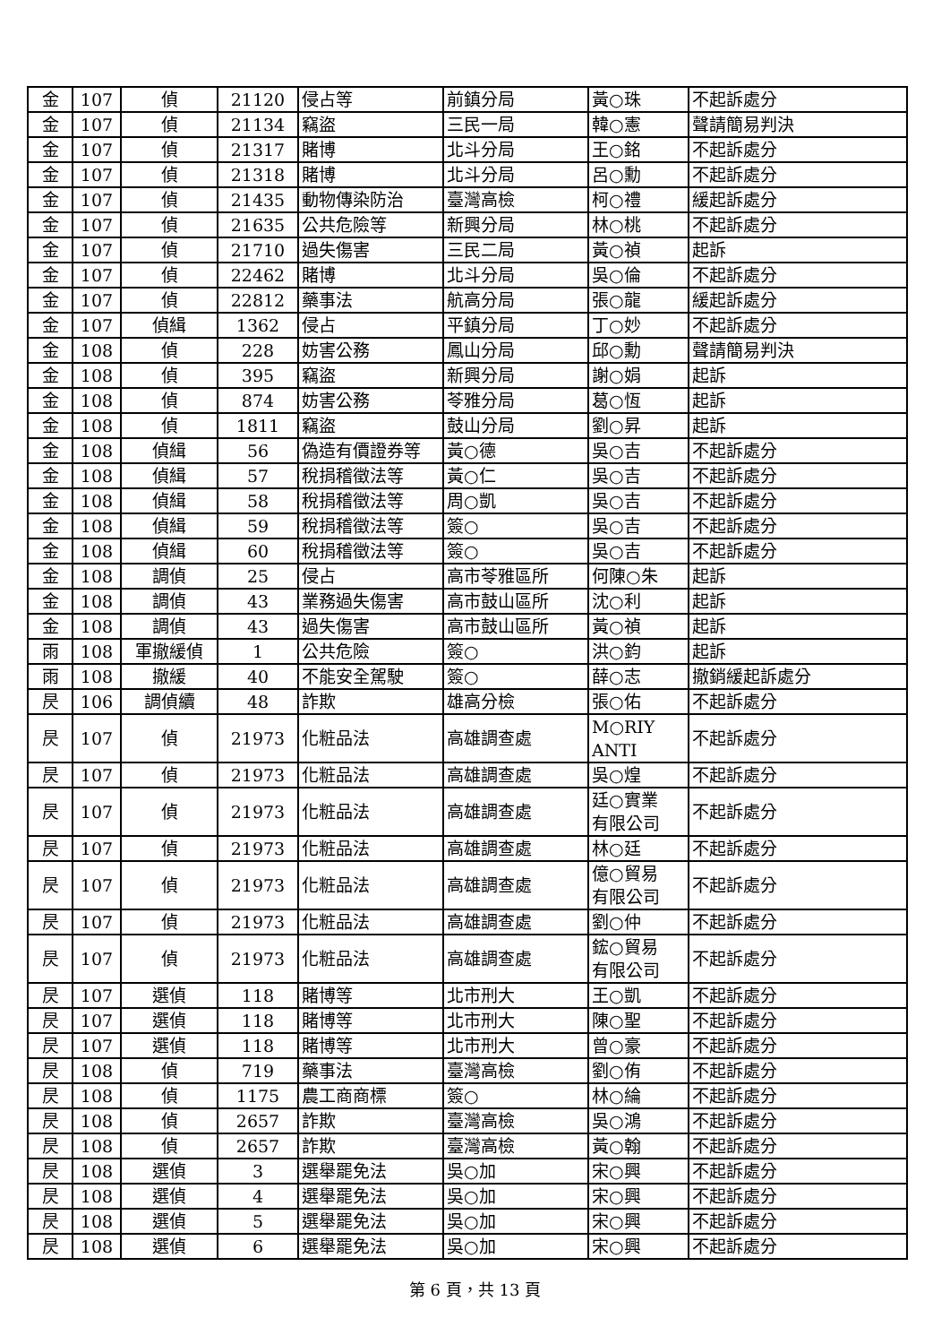| 金 | 107 | 偵 | 21120 | 侵占等 | 前鎮分局 | 黃○珠 | 不起訴處分 |
| 金 | 107 | 偵 | 21134 | 竊盜 | 三民一局 | 韓○憲 | 聲請簡易判決 |
| 金 | 107 | 偵 | 21317 | 賭博 | 北斗分局 | 王○銘 | 不起訴處分 |
| 金 | 107 | 偵 | 21318 | 賭博 | 北斗分局 | 呂○勳 | 不起訴處分 |
| 金 | 107 | 偵 | 21435 | 動物傳染防治 | 臺灣高檢 | 柯○禮 | 緩起訴處分 |
| 金 | 107 | 偵 | 21635 | 公共危險等 | 新興分局 | 林○桃 | 不起訴處分 |
| 金 | 107 | 偵 | 21710 | 過失傷害 | 三民二局 | 黃○禎 | 起訴 |
| 金 | 107 | 偵 | 22462 | 賭博 | 北斗分局 | 吳○倫 | 不起訴處分 |
| 金 | 107 | 偵 | 22812 | 藥事法 | 航高分局 | 張○龍 | 緩起訴處分 |
| 金 | 107 | 偵緝 | 1362 | 侵占 | 平鎮分局 | 丁○妙 | 不起訴處分 |
| 金 | 108 | 偵 | 228 | 妨害公務 | 鳳山分局 | 邱○勳 | 聲請簡易判決 |
| 金 | 108 | 偵 | 395 | 竊盜 | 新興分局 | 謝○娟 | 起訴 |
| 金 | 108 | 偵 | 874 | 妨害公務 | 苓雅分局 | 葛○恆 | 起訴 |
| 金 | 108 | 偵 | 1811 | 竊盜 | 鼓山分局 | 劉○昇 | 起訴 |
| 金 | 108 | 偵緝 | 56 | 偽造有價證券等 | 黃○德 | 吳○吉 | 不起訴處分 |
| 金 | 108 | 偵緝 | 57 | 稅捐稽徵法等 | 黃○仁 | 吳○吉 | 不起訴處分 |
| 金 | 108 | 偵緝 | 58 | 稅捐稽徵法等 | 周○凱 | 吳○吉 | 不起訴處分 |
| 金 | 108 | 偵緝 | 59 | 稅捐稽徵法等 | 簽○ | 吳○吉 | 不起訴處分 |
| 金 | 108 | 偵緝 | 60 | 稅捐稽徵法等 | 簽○ | 吳○吉 | 不起訴處分 |
| 金 | 108 | 調偵 | 25 | 侵占 | 高市苓雅區所 | 何陳○朱 | 起訴 |
| 金 | 108 | 調偵 | 43 | 業務過失傷害 | 高市鼓山區所 | 沈○利 | 起訴 |
| 金 | 108 | 調偵 | 43 | 過失傷害 | 高市鼓山區所 | 黃○禎 | 起訴 |
| 雨 | 108 | 軍撤緩偵 | 1 | 公共危險 | 簽○ | 洪○鈞 | 起訴 |
| 雨 | 108 | 撤緩 | 40 | 不能安全駕駛 | 簽○ | 薛○志 | 撤銷緩起訴處分 |
| 昃 | 106 | 調偵續 | 48 | 詐欺 | 雄高分檢 | 張○佑 | 不起訴處分 |
| 昃 | 107 | 偵 | 21973 | 化粧品法 | 高雄調查處 | M○RIY ANTI | 不起訴處分 |
| 昃 | 107 | 偵 | 21973 | 化粧品法 | 高雄調查處 | 吳○煌 | 不起訴處分 |
| 昃 | 107 | 偵 | 21973 | 化粧品法 | 高雄調查處 | 廷○實業 有限公司 | 不起訴處分 |
| 昃 | 107 | 偵 | 21973 | 化粧品法 | 高雄調查處 | 林○廷 | 不起訴處分 |
| 昃 | 107 | 偵 | 21973 | 化粧品法 | 高雄調查處 | 億○貿易 有限公司 | 不起訴處分 |
| 昃 | 107 | 偵 | 21973 | 化粧品法 | 高雄調查處 | 劉○仲 | 不起訴處分 |
| 昃 | 107 | 偵 | 21973 | 化粧品法 | 高雄調查處 | 鋐○貿易 有限公司 | 不起訴處分 |
| 昃 | 107 | 選偵 | 118 | 賭博等 | 北市刑大 | 王○凱 | 不起訴處分 |
| 昃 | 107 | 選偵 | 118 | 賭博等 | 北市刑大 | 陳○聖 | 不起訴處分 |
| 昃 | 107 | 選偵 | 118 | 賭博等 | 北市刑大 | 曾○豪 | 不起訴處分 |
| 昃 | 108 | 偵 | 719 | 藥事法 | 臺灣高檢 | 劉○侑 | 不起訴處分 |
| 昃 | 108 | 偵 | 1175 | 農工商商標 | 簽○ | 林○綸 | 不起訴處分 |
| 昃 | 108 | 偵 | 2657 | 詐欺 | 臺灣高檢 | 吳○鴻 | 不起訴處分 |
| 昃 | 108 | 偵 | 2657 | 詐欺 | 臺灣高檢 | 黃○翰 | 不起訴處分 |
| 昃 | 108 | 選偵 | 3 | 選舉罷免法 | 吳○加 | 宋○興 | 不起訴處分 |
| 昃 | 108 | 選偵 | 4 | 選舉罷免法 | 吳○加 | 宋○興 | 不起訴處分 |
| 昃 | 108 | 選偵 | 5 | 選舉罷免法 | 吳○加 | 宋○興 | 不起訴處分 |
| 昃 | 108 | 選偵 | 6 | 選舉罷免法 | 吳○加 | 宋○興 | 不起訴處分 |
第 6 頁，共 13 頁